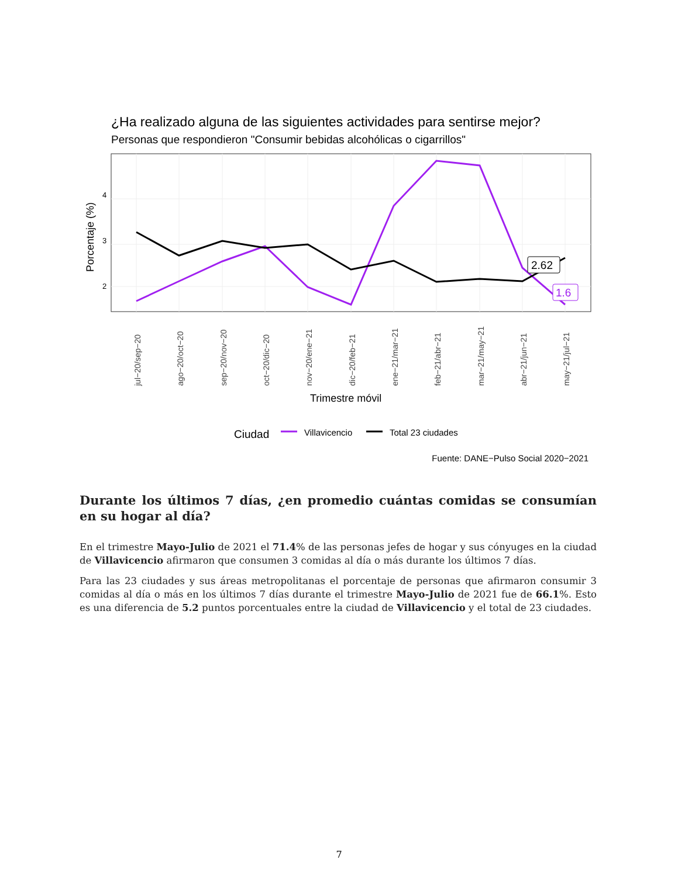¿Ha realizado alguna de las siguientes actividades para sentirse mejor?
Personas que respondieron "Consumir bebidas alcohólicas o cigarrillos"
4
3
2
Porcentaje (%)
2.62
1.6
jul−20/sep−20
ago−20/oct−20
sep−20/nov−20
oct−20/dic−20
nov−20/ene−21
dic−20/feb−21
ene−21/mar−21
feb−21/abr−21
mar−21/may−21
abr−21/jun−21
may−21/jul−21
Trimestre móvil
Ciudad
Villavicencio
Total 23 ciudades
Fuente: DANE−Pulso Social 2020−2021
Durante los últimos 7 días, ¿en promedio cuántas comidas se consumían en su hogar al día?
En el trimestre Mayo-Julio de 2021 el 71.4% de las personas jefes de hogar y sus cónyuges en la ciudad de Villavicencio afirmaron que consumen 3 comidas al día o más durante los últimos 7 días.
Para las 23 ciudades y sus áreas metropolitanas el porcentaje de personas que afirmaron consumir 3 comidas al día o más en los últimos 7 días durante el trimestre Mayo-Julio de 2021 fue de 66.1%. Esto es una diferencia de 5.2 puntos porcentuales entre la ciudad de Villavicencio y el total de 23 ciudades.
7